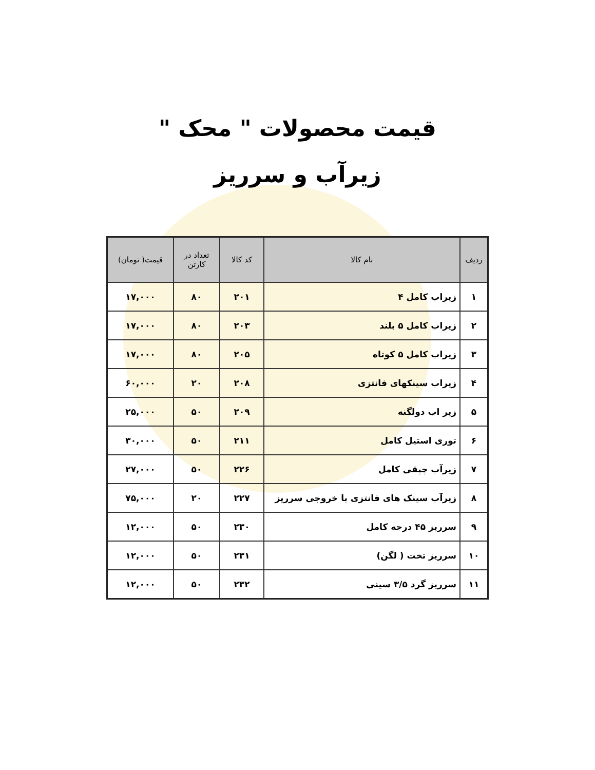قیمت محصولات " محک "
زیرآب و سرریز
| ردیف | نام کالا | کد کالا | تعداد در کارتن | قیمت( تومان) |
| --- | --- | --- | --- | --- |
| ۱ | زیراب کامل ۴ | ۲۰۱ | ۸۰ | ۱۷,۰۰۰ |
| ۲ | زیراب کامل ۵ بلند | ۲۰۳ | ۸۰ | ۱۷,۰۰۰ |
| ۳ | زیراب کامل ۵ کوتاه | ۲۰۵ | ۸۰ | ۱۷,۰۰۰ |
| ۴ | زیراب سینکهای فانتزی | ۲۰۸ | ۲۰ | ۶۰,۰۰۰ |
| ۵ | زیر اب دولگنه | ۲۰۹ | ۵۰ | ۲۵,۰۰۰ |
| ۶ | توری استیل کامل | ۲۱۱ | ۵۰ | ۳۰,۰۰۰ |
| ۷ | زیرآب چپقی کامل | ۲۲۶ | ۵۰ | ۲۷,۰۰۰ |
| ۸ | زیرآب سینک های فانتزی با خروجی سرریز | ۲۲۷ | ۲۰ | ۷۵,۰۰۰ |
| ۹ | سرریز ۴۵ درجه کامل | ۲۳۰ | ۵۰ | ۱۲,۰۰۰ |
| ۱۰ | سرریز تخت ( لگن) | ۲۳۱ | ۵۰ | ۱۲,۰۰۰ |
| ۱۱ | سرریز گرد ۳/۵ سینی | ۲۳۲ | ۵۰ | ۱۲,۰۰۰ |